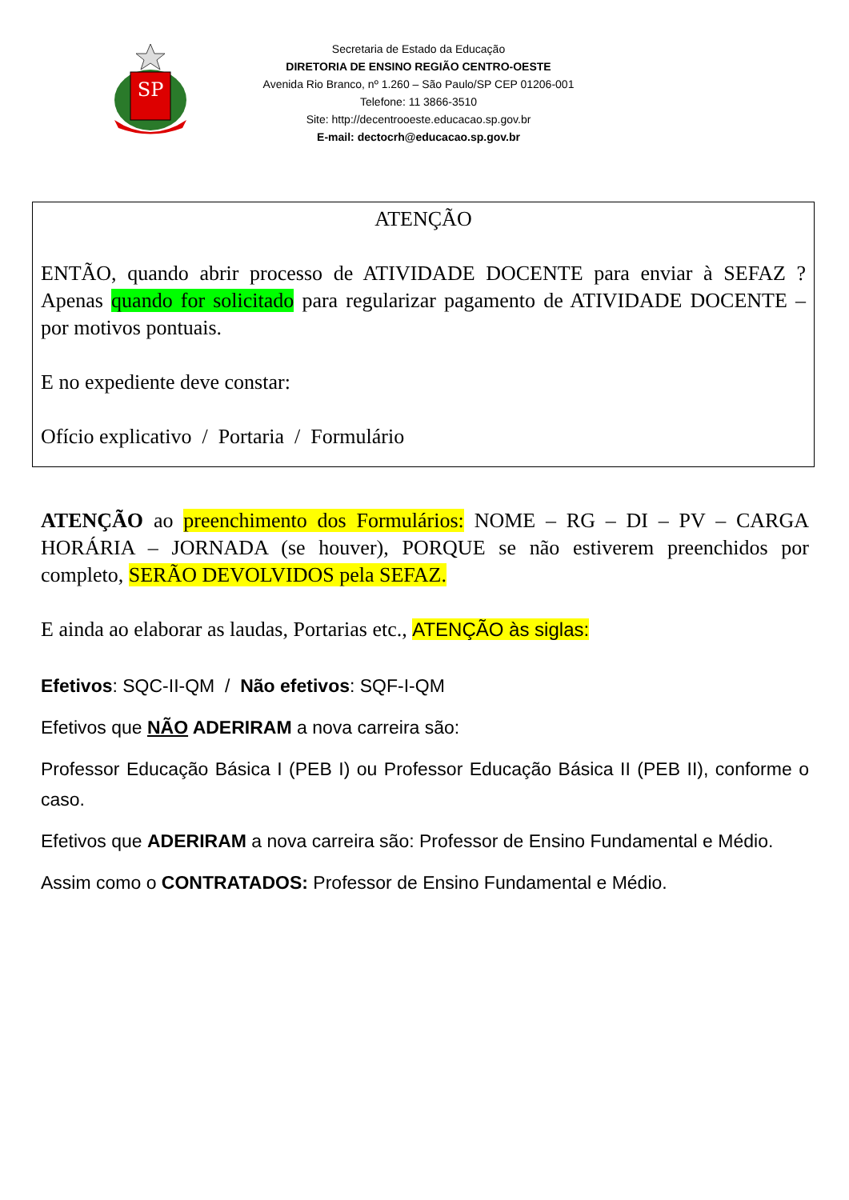SP
Secretaria de Estado da Educação
DIRETORIA DE ENSINO REGIÃO CENTRO-OESTE
Avenida Rio Branco, nº 1.260 – São Paulo/SP CEP 01206-001
Telefone: 11 3866-3510
Site: http://decentrooeste.educacao.sp.gov.br
E-mail: dectocrh@educacao.sp.gov.br
ATENÇÃO
ENTÃO, quando abrir processo de ATIVIDADE DOCENTE para enviar à SEFAZ ? Apenas quando for solicitado para regularizar pagamento de ATIVIDADE DOCENTE – por motivos pontuais.
E no expediente deve constar:
Ofício explicativo / Portaria / Formulário
ATENÇÃO ao preenchimento dos Formulários: NOME – RG – DI – PV – CARGA HORÁRIA – JORNADA (se houver), PORQUE se não estiverem preenchidos por completo, SERÃO DEVOLVIDOS pela SEFAZ.
E ainda ao elaborar as laudas, Portarias etc., ATENÇÃO às siglas:
Efetivos: SQC-II-QM / Não efetivos: SQF-I-QM
Efetivos que NÃO ADERIRAM a nova carreira são:
Professor Educação Básica I (PEB I) ou Professor Educação Básica II (PEB II), conforme o caso.
Efetivos que ADERIRAM a nova carreira são: Professor de Ensino Fundamental e Médio.
Assim como o CONTRATADOS: Professor de Ensino Fundamental e Médio.